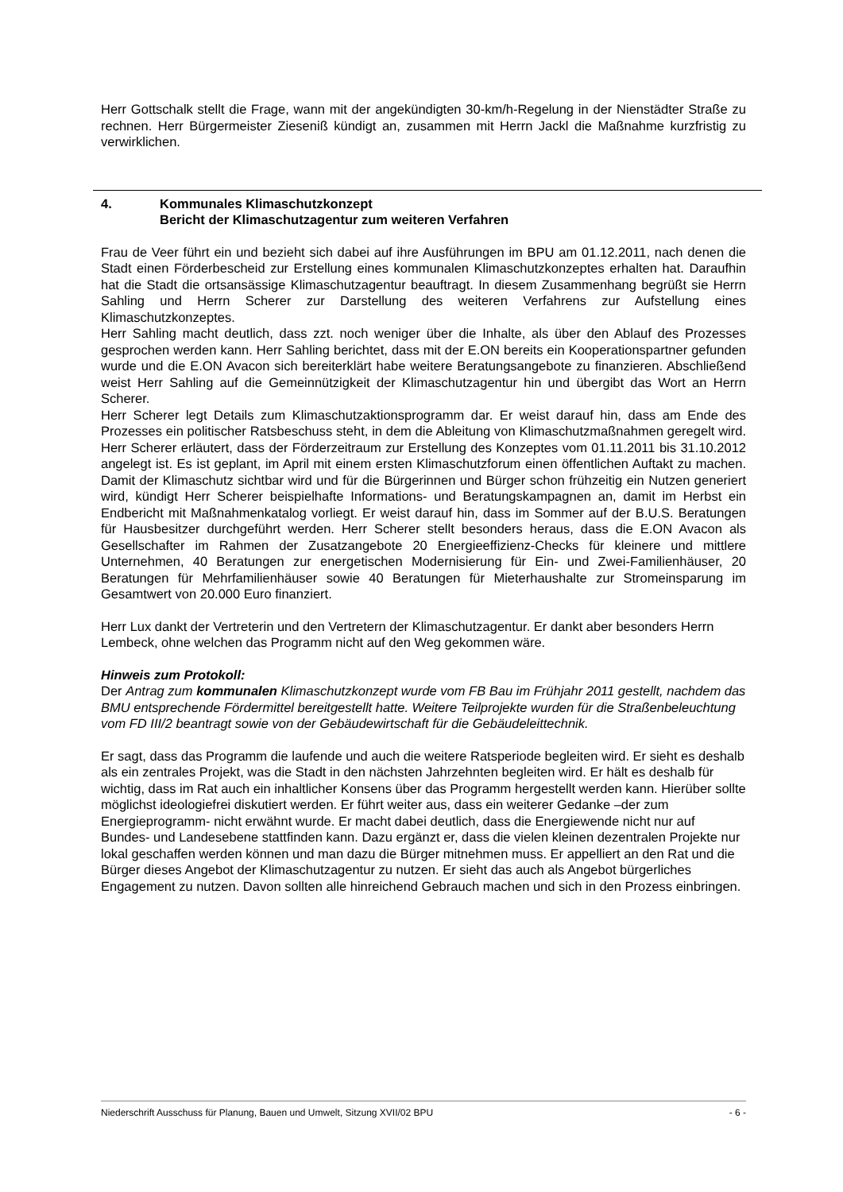Herr Gottschalk stellt die Frage, wann mit der angekündigten 30-km/h-Regelung in der Nienstädter Straße zu rechnen. Herr Bürgermeister Zieseniß kündigt an, zusammen mit Herrn Jackl die Maßnahme kurzfristig zu verwirklichen.
4. Kommunales Klimaschutzkonzept
Bericht der Klimaschutzagentur zum weiteren Verfahren
Frau de Veer führt ein und bezieht sich dabei auf ihre Ausführungen im BPU am 01.12.2011, nach denen die Stadt einen Förderbescheid zur Erstellung eines kommunalen Klimaschutzkonzeptes erhalten hat. Daraufhin hat die Stadt die ortsansässige Klimaschutzagentur beauftragt. In diesem Zusammenhang begrüßt sie Herrn Sahling und Herrn Scherer zur Darstellung des weiteren Verfahrens zur Aufstellung eines Klimaschutzkonzeptes.
Herr Sahling macht deutlich, dass zzt. noch weniger über die Inhalte, als über den Ablauf des Prozesses gesprochen werden kann. Herr Sahling berichtet, dass mit der E.ON bereits ein Kooperationspartner gefunden wurde und die E.ON Avacon sich bereiterklärt habe weitere Beratungsangebote zu finanzieren. Abschließend weist Herr Sahling auf die Gemeinnützigkeit der Klimaschutzagentur hin und übergibt das Wort an Herrn Scherer.
Herr Scherer legt Details zum Klimaschutzaktionsprogramm dar. Er weist darauf hin, dass am Ende des Prozesses ein politischer Ratsbeschuss steht, in dem die Ableitung von Klimaschutzmaßnahmen geregelt wird. Herr Scherer erläutert, dass der Förderzeitraum zur Erstellung des Konzeptes vom 01.11.2011 bis 31.10.2012 angelegt ist. Es ist geplant, im April mit einem ersten Klimaschutzforum einen öffentlichen Auftakt zu machen. Damit der Klimaschutz sichtbar wird und für die Bürgerinnen und Bürger schon frühzeitig ein Nutzen generiert wird, kündigt Herr Scherer beispielhafte Informations- und Beratungskampagnen an, damit im Herbst ein Endbericht mit Maßnahmenkatalog vorliegt. Er weist darauf hin, dass im Sommer auf der B.U.S. Beratungen für Hausbesitzer durchgeführt werden. Herr Scherer stellt besonders heraus, dass die E.ON Avacon als Gesellschafter im Rahmen der Zusatzangebote 20 Energieeffizienz-Checks für kleinere und mittlere Unternehmen, 40 Beratungen zur energetischen Modernisierung für Ein- und Zwei-Familienhäuser, 20 Beratungen für Mehrfamilienhäuser sowie 40 Beratungen für Mieterhaushalte zur Stromeinsparung im Gesamtwert von 20.000 Euro finanziert.
Herr Lux dankt der Vertreterin und den Vertretern der Klimaschutzagentur. Er dankt aber besonders Herrn Lembeck, ohne welchen das Programm nicht auf den Weg gekommen wäre.
Hinweis zum Protokoll:
Der Antrag zum kommunalen Klimaschutzkonzept wurde vom FB Bau im Frühjahr 2011 gestellt, nachdem das BMU entsprechende Fördermittel bereitgestellt hatte. Weitere Teilprojekte wurden für die Straßenbeleuchtung vom FD III/2 beantragt sowie von der Gebäudewirtschaft für die Gebäudeleittechnik.
Er sagt, dass das Programm die laufende und auch die weitere Ratsperiode begleiten wird. Er sieht es deshalb als ein zentrales Projekt, was die Stadt in den nächsten Jahrzehnten begleiten wird. Er hält es deshalb für wichtig, dass im Rat auch ein inhaltlicher Konsens über das Programm hergestellt werden kann. Hierüber sollte möglichst ideologiefrei diskutiert werden. Er führt weiter aus, dass ein weiterer Gedanke –der zum Energieprogramm- nicht erwähnt wurde. Er macht dabei deutlich, dass die Energiewende nicht nur auf Bundes- und Landesebene stattfinden kann. Dazu ergänzt er, dass die vielen kleinen dezentralen Projekte nur lokal geschaffen werden können und man dazu die Bürger mitnehmen muss. Er appelliert an den Rat und die Bürger dieses Angebot der Klimaschutzagentur zu nutzen. Er sieht das auch als Angebot bürgerliches Engagement zu nutzen. Davon sollten alle hinreichend Gebrauch machen und sich in den Prozess einbringen.
Niederschrift Ausschuss für Planung, Bauen und Umwelt, Sitzung XVII/02 BPU - 6 -